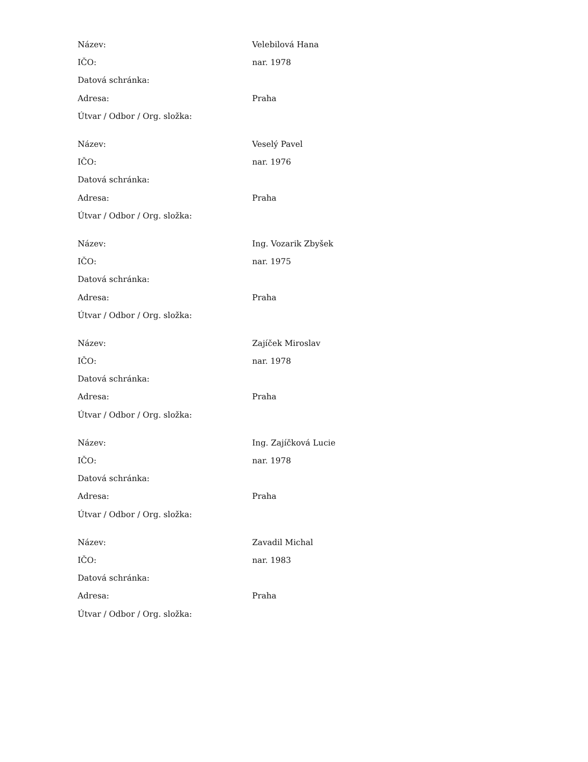| Název: | Velebilová Hana |
| IČO: | nar. 1978 |
| Datová schránka: | |
| Adresa: | Praha |
| Útvar / Odbor / Org. složka: | |
| Název: | Veselý Pavel |
| IČO: | nar. 1976 |
| Datová schránka: | |
| Adresa: | Praha |
| Útvar / Odbor / Org. složka: | |
| Název: | Ing. Vozarik Zbyšek |
| IČO: | nar. 1975 |
| Datová schránka: | |
| Adresa: | Praha |
| Útvar / Odbor / Org. složka: | |
| Název: | Zajíček Miroslav |
| IČO: | nar. 1978 |
| Datová schránka: | |
| Adresa: | Praha |
| Útvar / Odbor / Org. složka: | |
| Název: | Ing. Zajíčková Lucie |
| IČO: | nar. 1978 |
| Datová schránka: | |
| Adresa: | Praha |
| Útvar / Odbor / Org. složka: | |
| Název: | Zavadil Michal |
| IČO: | nar. 1983 |
| Datová schránka: | |
| Adresa: | Praha |
| Útvar / Odbor / Org. složka: | |